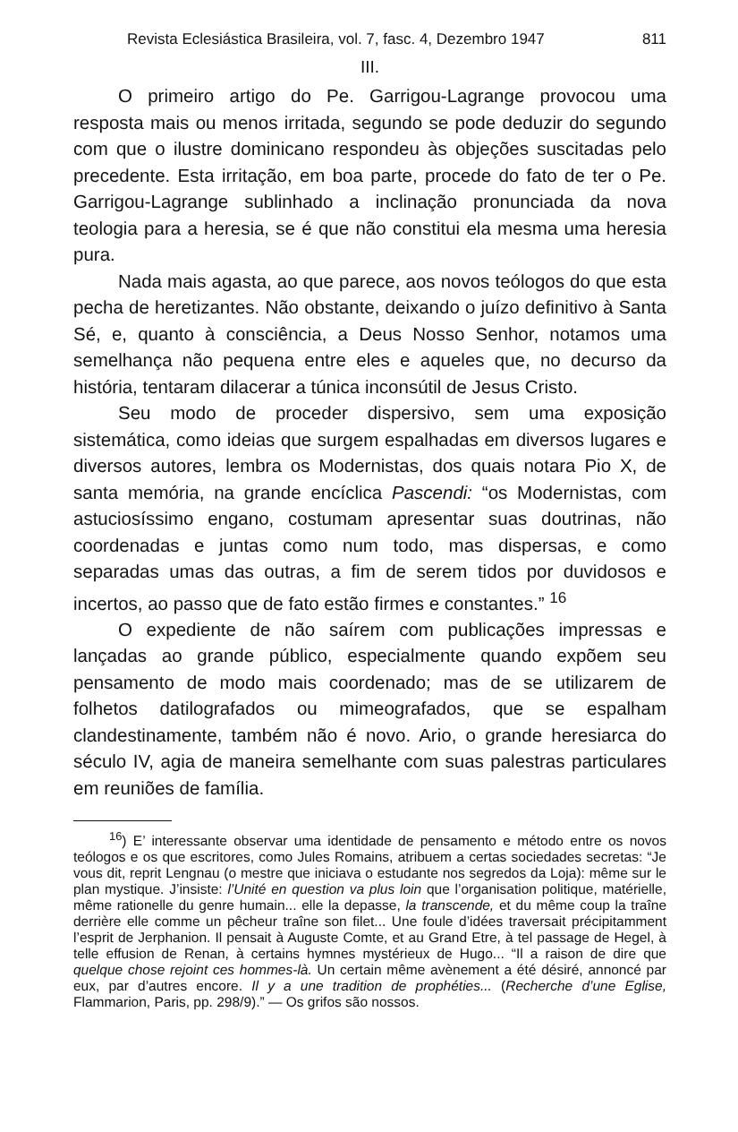Revista Eclesiástica Brasileira, vol. 7, fasc. 4, Dezembro 1947 811
III.
O primeiro artigo do Pe. Garrigou-Lagrange provocou uma resposta mais ou menos irritada, segundo se pode deduzir do segundo com que o ilustre dominicano respondeu às objeções suscitadas pelo precedente. Esta irritação, em boa parte, procede do fato de ter o Pe. Garrigou-Lagrange sublinhado a inclinação pronunciada da nova teologia para a heresia, se é que não constitui ela mesma uma heresia pura.
Nada mais agasta, ao que parece, aos novos teólogos do que esta pecha de heretizantes. Não obstante, deixando o juízo definitivo à Santa Sé, e, quanto à consciência, a Deus Nosso Senhor, notamos uma semelhança não pequena entre eles e aqueles que, no decurso da história, tentaram dilacerar a túnica inconsútil de Jesus Cristo.
Seu modo de proceder dispersivo, sem uma exposição sistemática, como ideias que surgem espalhadas em diversos lugares e diversos autores, lembra os Modernistas, dos quais notara Pio X, de santa memória, na grande encíclica Pascendi: “os Modernistas, com astuciosíssimo engano, costumam apresentar suas doutrinas, não coordenadas e juntas como num todo, mas dispersas, e como separadas umas das outras, a fim de serem tidos por duvidosos e incertos, ao passo que de fato estão firmes e constantes.” <sup>16</sup>
O expediente de não saírem com publicações impressas e lançadas ao grande público, especialmente quando expõem seu pensamento de modo mais coordenado; mas de se utilizarem de folhetos datilografados ou mimeografados, que se espalham clandestinamente, também não é novo. Ario, o grande heresiarca do século IV, agia de maneira semelhante com suas palestras particulares em reuniões de família.
<sup>16</sup>) E’ interessante observar uma identidade de pensamento e método entre os novos teólogos e os que escritores, como Jules Romains, atribuem a certas sociedades secretas: “Je vous dit, reprit Lengnau (o mestre que iniciava o estudante nos segredos da Loja): même sur le plan mystique. J’insiste: l’Unité en question va plus loin que l’organisation politique, matérielle, même rationelle du genre humain... elle la depasse, la transcende, et du même coup la traîne derrière elle comme un pêcheur traîne son filet... Une foule d’idées traversait précipitamment l’esprit de Jerphanion. Il pensait à Auguste Comte, et au Grand Etre, à tel passage de Hegel, à telle effusion de Renan, à certains hymnes mystérieux de Hugo... “Il a raison de dire que quelque chose rejoint ces hommes-là. Un certain même avènement a été désiré, annoncé par eux, par d’autres encore. Il y a une tradition de prophéties... (Recherche d’une Eglise, Flammarion, Paris, pp. 298/9).” — Os grifos são nossos.